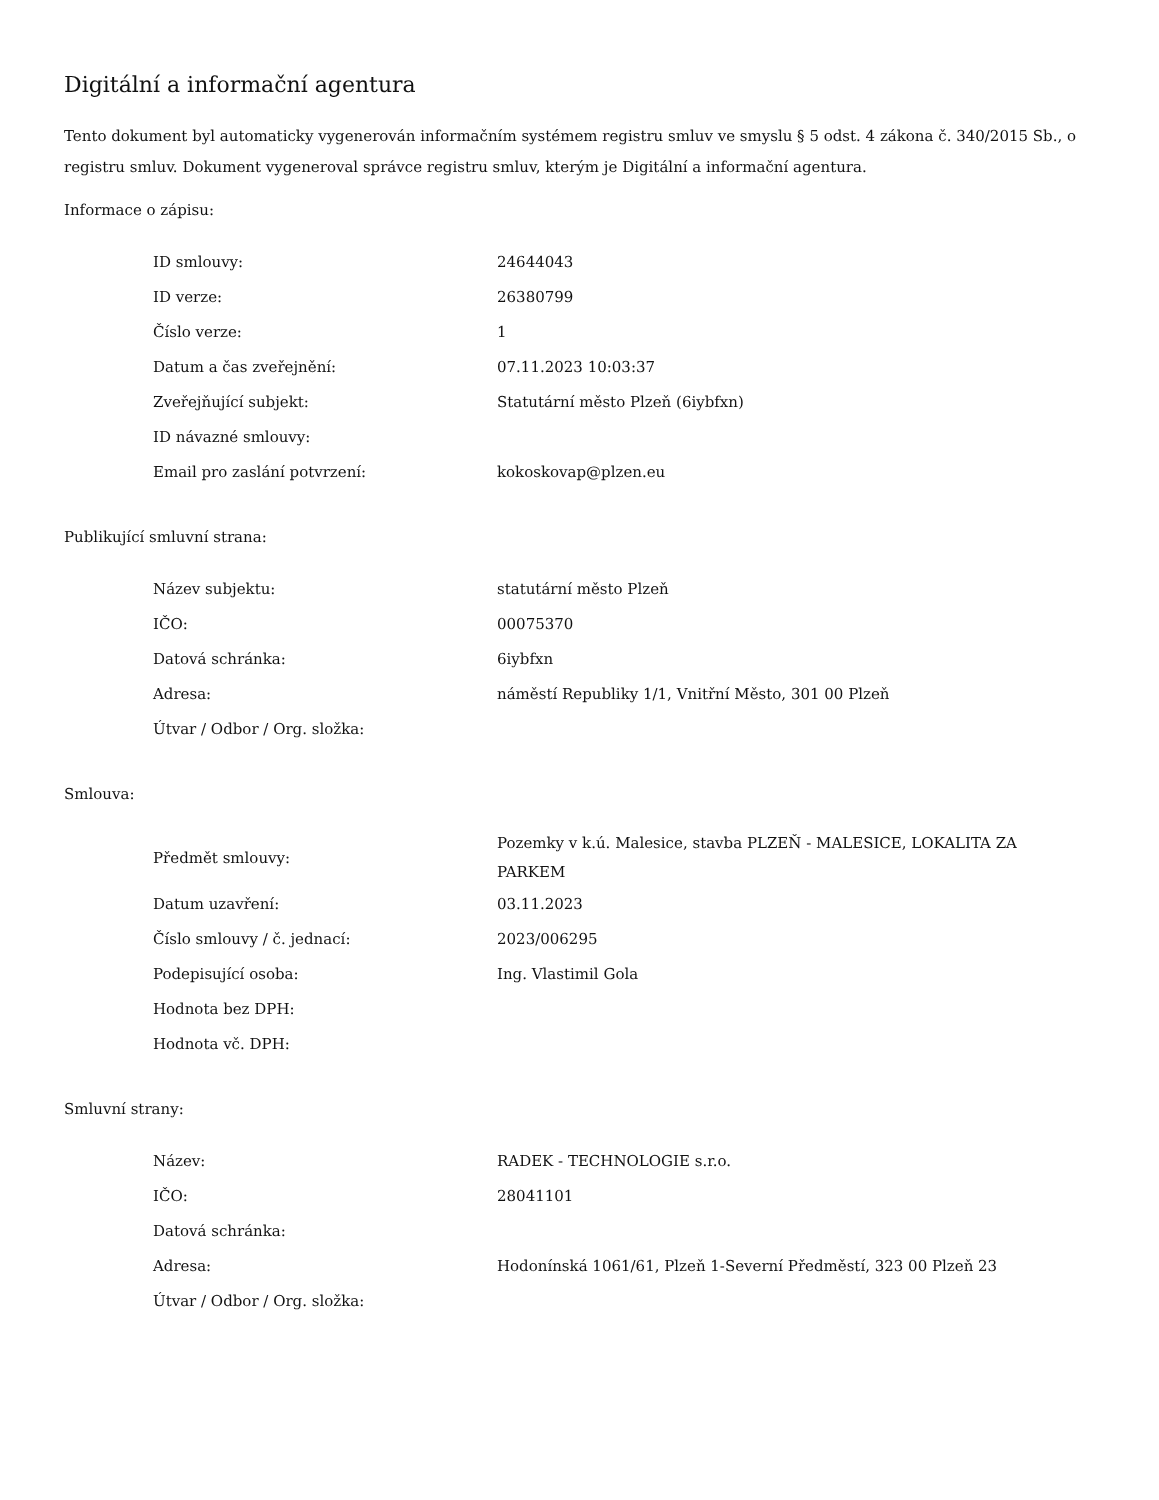Digitální a informační agentura
Tento dokument byl automaticky vygenerován informačním systémem registru smluv ve smyslu § 5 odst. 4 zákona č. 340/2015 Sb., o registru smluv. Dokument vygeneroval správce registru smluv, kterým je Digitální a informační agentura.
Informace o zápisu:
| ID smlouvy: | 24644043 |
| ID verze: | 26380799 |
| Číslo verze: | 1 |
| Datum a čas zveřejnění: | 07.11.2023 10:03:37 |
| Zveřejňující subjekt: | Statutární město Plzeň (6iybfxn) |
| ID návazné smlouvy: | |
| Email pro zaslání potvrzení: | kokoskovap@plzen.eu |
Publikující smluvní strana:
| Název subjektu: | statutární město Plzeň |
| IČO: | 00075370 |
| Datová schránka: | 6iybfxn |
| Adresa: | náměstí Republiky 1/1, Vnitřní Město, 301 00 Plzeň |
| Útvar / Odbor / Org. složka: | |
Smlouva:
| Předmět smlouvy: | Pozemky v k.ú. Malesice, stavba PLZEŇ - MALESICE, LOKALITA ZA PARKEM |
| Datum uzavření: | 03.11.2023 |
| Číslo smlouvy / č. jednací: | 2023/006295 |
| Podepisující osoba: | Ing. Vlastimil Gola |
| Hodnota bez DPH: | |
| Hodnota vč. DPH: | |
Smluvní strany:
| Název: | RADEK - TECHNOLOGIE s.r.o. |
| IČO: | 28041101 |
| Datová schránka: | |
| Adresa: | Hodonínská 1061/61, Plzeň 1-Severní Předměstí, 323 00 Plzeň 23 |
| Útvar / Odbor / Org. složka: | |